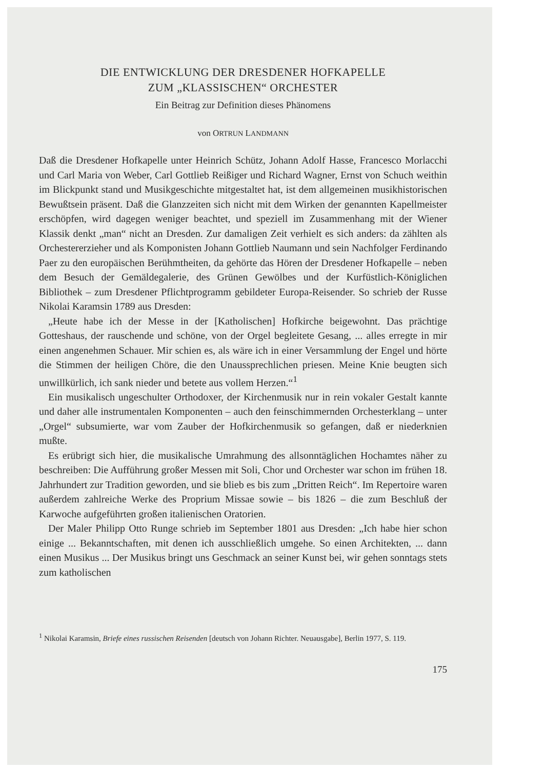DIE ENTWICKLUNG DER DRESDENER HOFKAPELLE
ZUM „KLASSISCHEN“ ORCHESTER
Ein Beitrag zur Definition dieses Phänomens
von ORTRUN LANDMANN
Daß die Dresdener Hofkapelle unter Heinrich Schütz, Johann Adolf Hasse, Francesco Morlacchi und Carl Maria von Weber, Carl Gottlieb Reißiger und Richard Wagner, Ernst von Schuch weithin im Blickpunkt stand und Musikgeschichte mitgestaltet hat, ist dem allgemeinen musikhistorischen Bewußtsein präsent. Daß die Glanzzeiten sich nicht mit dem Wirken der genannten Kapellmeister erschöpfen, wird dagegen weniger beachtet, und speziell im Zusammenhang mit der Wiener Klassik denkt „man“ nicht an Dresden. Zur damaligen Zeit verhielt es sich anders: da zählten als Orchestererzieher und als Komponisten Johann Gottlieb Naumann und sein Nachfolger Ferdinando Paer zu den europäischen Berühmtheiten, da gehörte das Hören der Dresdener Hofkapelle – neben dem Besuch der Gemäldegalerie, des Grünen Gewölbes und der Kurfüstlich-Königlichen Bibliothek – zum Dresdener Pflichtprogramm gebildeter Europa-Reisender. So schrieb der Russe Nikolai Karamsin 1789 aus Dresden:
„Heute habe ich der Messe in der [Katholischen] Hofkirche beigewohnt. Das prächtige Gotteshaus, der rauschende und schöne, von der Orgel begleitete Gesang, ... alles erregte in mir einen angenehmen Schauer. Mir schien es, als wäre ich in einer Versammlung der Engel und hörte die Stimmen der heiligen Chöre, die den Unaussprechlichen priesen. Meine Knie beugten sich unwillkürlich, ich sank nieder und betete aus vollem Herzen.“<sup>1</sup>
Ein musikalisch ungeschulter Orthodoxer, der Kirchenmusik nur in rein vokaler Gestalt kannte und daher alle instrumentalen Komponenten – auch den feinschimmernden Orchesterklang – unter „Orgel“ subsumierte, war vom Zauber der Hofkirchenmusik so gefangen, daß er niederknien mußte.
Es erübrigt sich hier, die musikalische Umrahmung des allsonntäglichen Hochamtes näher zu beschreiben: Die Aufführung großer Messen mit Soli, Chor und Orchester war schon im frühen 18. Jahrhundert zur Tradition geworden, und sie blieb es bis zum „Dritten Reich“. Im Repertoire waren außerdem zahlreiche Werke des Proprium Missae sowie – bis 1826 – die zum Beschluß der Karwoche aufgeführten großen italienischen Oratorien.
Der Maler Philipp Otto Runge schrieb im September 1801 aus Dresden: „Ich habe hier schon einige ... Bekanntschaften, mit denen ich ausschließlich umgehe. So einen Architekten, ... dann einen Musikus ... Der Musikus bringt uns Geschmack an seiner Kunst bei, wir gehen sonntags stets zum katholischen
<sup>1</sup> Nikolai Karamsin, Briefe eines russischen Reisenden [deutsch von Johann Richter. Neuausgabe], Berlin 1977, S. 119.
175